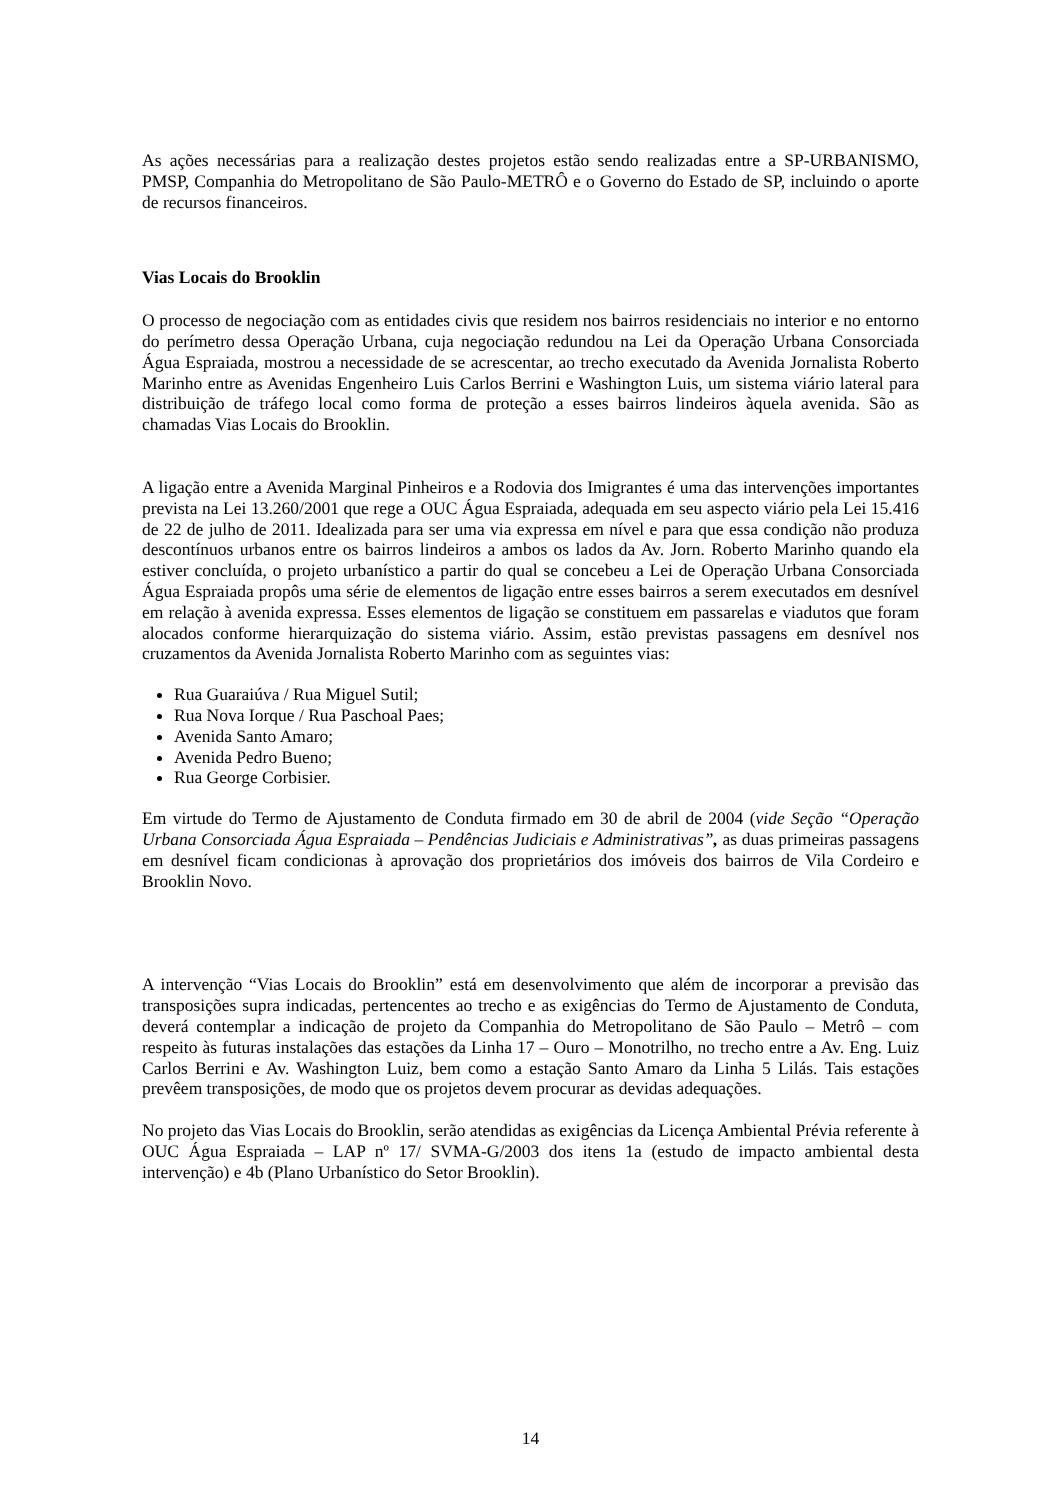As ações necessárias para a realização destes projetos estão sendo realizadas entre a SP-URBANISMO, PMSP, Companhia do Metropolitano de São Paulo-METRÔ e o Governo do Estado de SP, incluindo o aporte de recursos financeiros.
Vias Locais do Brooklin
O processo de negociação com as entidades civis que residem nos bairros residenciais no interior e no entorno do perímetro dessa Operação Urbana, cuja negociação redundou na Lei da Operação Urbana Consorciada Água Espraiada, mostrou a necessidade de se acrescentar, ao trecho executado da Avenida Jornalista Roberto Marinho entre as Avenidas Engenheiro Luis Carlos Berrini e Washington Luis, um sistema viário lateral para distribuição de tráfego local como forma de proteção a esses bairros lindeiros àquela avenida. São as chamadas Vias Locais do Brooklin.
A ligação entre a Avenida Marginal Pinheiros e a Rodovia dos Imigrantes é uma das intervenções importantes prevista na Lei 13.260/2001 que rege a OUC Água Espraiada, adequada em seu aspecto viário pela Lei 15.416 de 22 de julho de 2011. Idealizada para ser uma via expressa em nível e para que essa condição não produza descontínuos urbanos entre os bairros lindeiros a ambos os lados da Av. Jorn. Roberto Marinho quando ela estiver concluída, o projeto urbanístico a partir do qual se concebeu a Lei de Operação Urbana Consorciada Água Espraiada propôs uma série de elementos de ligação entre esses bairros a serem executados em desnível em relação à avenida expressa. Esses elementos de ligação se constituem em passarelas e viadutos que foram alocados conforme hierarquização do sistema viário. Assim, estão previstas passagens em desnível nos cruzamentos da Avenida Jornalista Roberto Marinho com as seguintes vias:
Rua Guaraiúva / Rua Miguel Sutil;
Rua Nova Iorque / Rua Paschoal Paes;
Avenida Santo Amaro;
Avenida Pedro Bueno;
Rua George Corbisier.
Em virtude do Termo de Ajustamento de Conduta firmado em 30 de abril de 2004 (vide Seção “Operação Urbana Consorciada Água Espraiada – Pendências Judiciais e Administrativas”, as duas primeiras passagens em desnível ficam condicionas à aprovação dos proprietários dos imóveis dos bairros de Vila Cordeiro e Brooklin Novo.
A intervenção “Vias Locais do Brooklin” está em desenvolvimento que além de incorporar a previsão das transposições supra indicadas, pertencentes ao trecho e as exigências do Termo de Ajustamento de Conduta, deverá contemplar a indicação de projeto da Companhia do Metropolitano de São Paulo – Metrô – com respeito às futuras instalações das estações da Linha 17 – Ouro – Monotrilho, no trecho entre a Av. Eng. Luiz Carlos Berrini e Av. Washington Luiz, bem como a estação Santo Amaro da Linha 5 Lilás. Tais estações prevêem transposições, de modo que os projetos devem procurar as devidas adequações.
No projeto das Vias Locais do Brooklin, serão atendidas as exigências da Licença Ambiental Prévia referente à OUC Água Espraiada – LAP nº 17/ SVMA-G/2003 dos itens 1a (estudo de impacto ambiental desta intervenção) e 4b (Plano Urbanístico do Setor Brooklin).
14